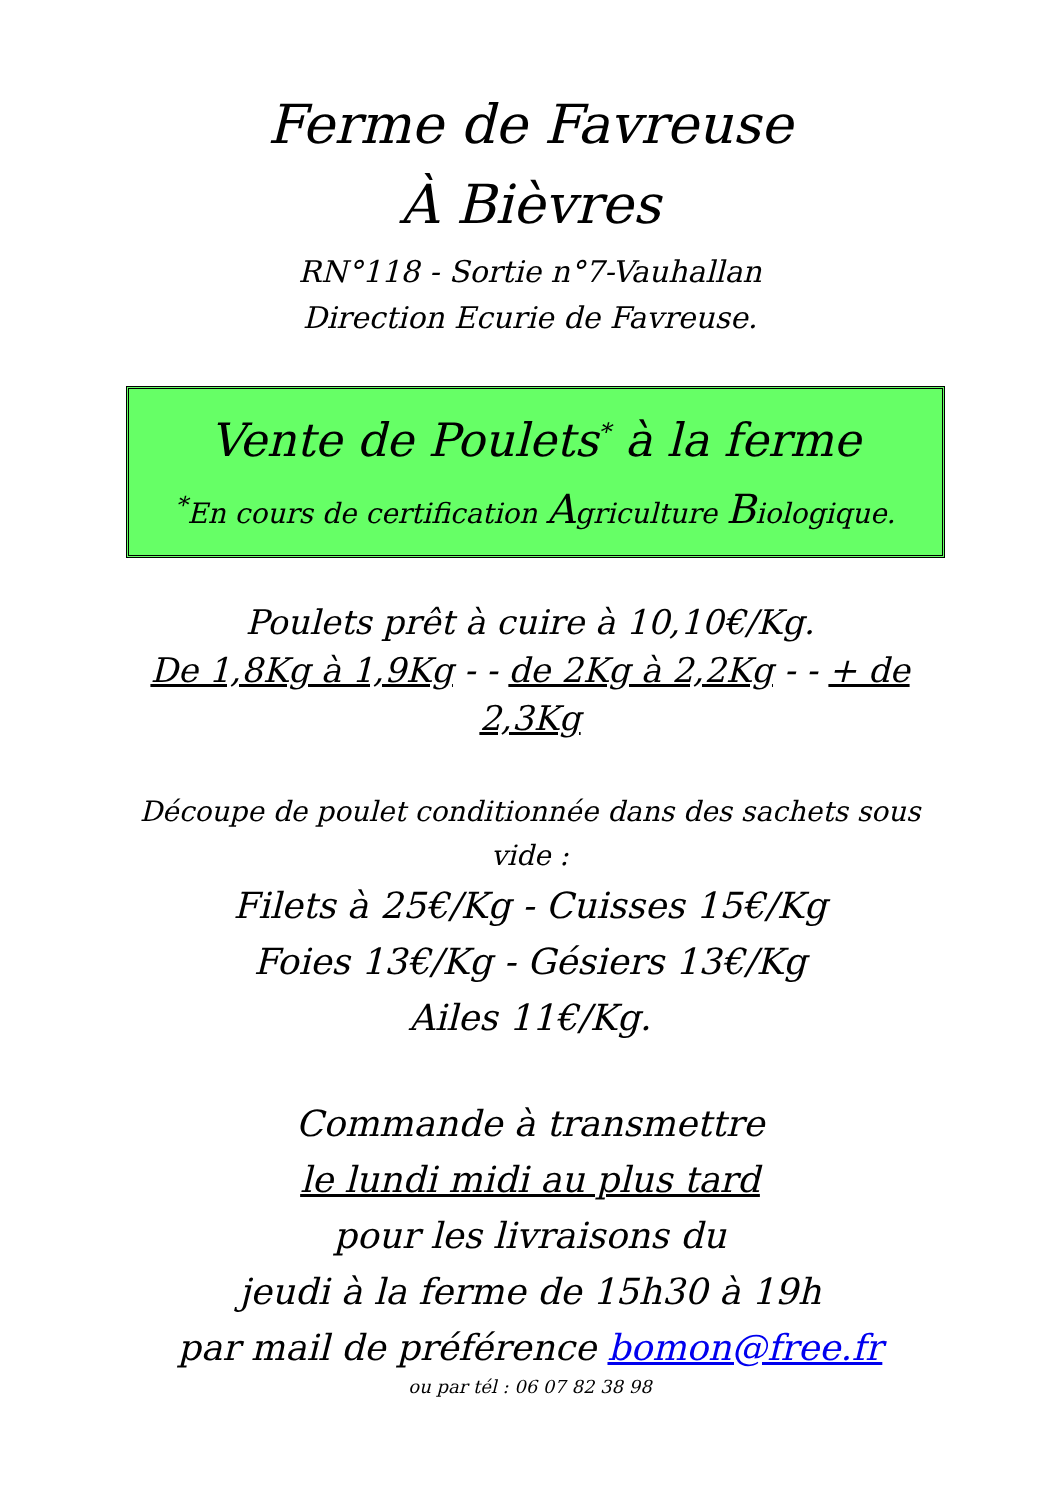Ferme de Favreuse
À Bièvres
RN°118 - Sortie n°7-Vauhallan
Direction Ecurie de Favreuse.
Vente de Poulets<sup>*</sup> à la ferme
<sup>*</sup> En cours de certification Agriculture Biologique.
Poulets prêt à cuire à 10,10€/Kg.
De 1,8Kg à 1,9Kg - - de 2Kg à 2,2Kg - - + de 2,3Kg
Découpe de poulet conditionnée dans des sachets sous vide :
Filets à 25€/Kg - Cuisses 15€/Kg
Foies 13€/Kg - Gésiers 13€/Kg
Ailes 11€/Kg.
Commande à transmettre
le lundi midi au plus tard
pour les livraisons du
jeudi à la ferme de 15h30 à 19h
par mail de préférence bomon@free.fr
ou par tél : 06 07 82 38 98